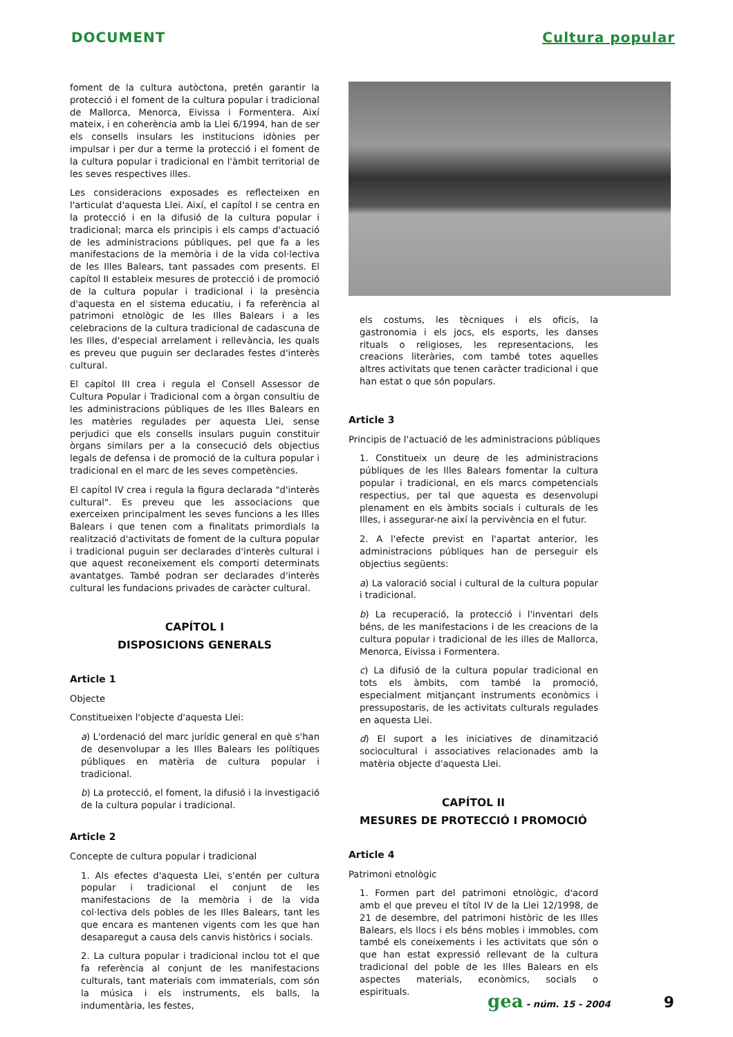DOCUMENT Cultura popular
foment de la cultura autòctona, pretén garantir la protecció i el foment de la cultura popular i tradicional de Mallorca, Menorca, Eivissa i Formentera. Així mateix, i en coherència amb la Llei 6/1994, han de ser els consells insulars les institucions idònies per impulsar i per dur a terme la protecció i el foment de la cultura popular i tradicional en l'àmbit territorial de les seves respectives illes.
Les consideracions exposades es reflecteixen en l'articulat d'aquesta Llei. Així, el capítol I se centra en la protecció i en la difusió de la cultura popular i tradicional; marca els principis i els camps d'actuació de les administracions públiques, pel que fa a les manifestacions de la memòria i de la vida col·lectiva de les Illes Balears, tant passades com presents. El capítol II estableix mesures de protecció i de promoció de la cultura popular i tradicional i la presència d'aquesta en el sistema educatiu, i fa referència al patrimoni etnològic de les Illes Balears i a les celebracions de la cultura tradicional de cadascuna de les Illes, d'especial arrelament i rellevància, les quals es preveu que puguin ser declarades festes d'interès cultural.
El capítol III crea i regula el Consell Assessor de Cultura Popular i Tradicional com a òrgan consultiu de les administracions públiques de les Illes Balears en les matèries regulades per aquesta Llei, sense perjudici que els consells insulars puguin constituir òrgans similars per a la consecució dels objectius legals de defensa i de promoció de la cultura popular i tradicional en el marc de les seves competències.
El capítol IV crea i regula la figura declarada "d'interès cultural". Es preveu que les associacions que exerceixen principalment les seves funcions a les Illes Balears i que tenen com a finalitats primordials la realització d'activitats de foment de la cultura popular i tradicional puguin ser declarades d'interès cultural i que aquest reconeixement els comporti determinats avantatges. També podran ser declarades d'interès cultural les fundacions privades de caràcter cultural.
CAPÍTOL I
DISPOSICIONS GENERALS
Article 1
Objecte
Constitueixen l'objecte d'aquesta Llei:
a) L'ordenació del marc jurídic general en què s'han de desenvolupar a les Illes Balears les polítiques públiques en matèria de cultura popular i tradicional.
b) La protecció, el foment, la difusió i la investigació de la cultura popular i tradicional.
Article 2
Concepte de cultura popular i tradicional
1. Als efectes d'aquesta Llei, s'entén per cultura popular i tradicional el conjunt de les manifestacions de la memòria i de la vida col·lectiva dels pobles de les Illes Balears, tant les que encara es mantenen vigents com les que han desaparegut a causa dels canvis històrics i socials.
2. La cultura popular i tradicional inclou tot el que fa referència al conjunt de les manifestacions culturals, tant materials com immaterials, com són la música i els instruments, els balls, la indumentària, les festes,
els costums, les tècniques i els oficis, la gastronomia i els jocs, els esports, les danses rituals o religioses, les representacions, les creacions literàries, com també totes aquelles altres activitats que tenen caràcter tradicional i que han estat o que són populars.
Article 3
Principis de l'actuació de les administracions públiques
1. Constitueix un deure de les administracions públiques de les Illes Balears fomentar la cultura popular i tradicional, en els marcs competencials respectius, per tal que aquesta es desenvolupi plenament en els àmbits socials i culturals de les Illes, i assegurar-ne així la pervivència en el futur.
2. A l'efecte previst en l'apartat anterior, les administracions públiques han de perseguir els objectius següents:
a) La valoració social i cultural de la cultura popular i tradicional.
b) La recuperació, la protecció i l'inventari dels béns, de les manifestacions i de les creacions de la cultura popular i tradicional de les illes de Mallorca, Menorca, Eivissa i Formentera.
c) La difusió de la cultura popular tradicional en tots els àmbits, com també la promoció, especialment mitjançant instruments econòmics i pressupostaris, de les activitats culturals regulades en aquesta Llei.
d) El suport a les iniciatives de dinamització sociocultural i associatives relacionades amb la matèria objecte d'aquesta Llei.
CAPÍTOL II
MESURES DE PROTECCIÓ I PROMOCIÓ
Article 4
Patrimoni etnològic
1. Formen part del patrimoni etnològic, d'acord amb el que preveu el títol IV de la Llei 12/1998, de 21 de desembre, del patrimoni històric de les Illes Balears, els llocs i els béns mobles i immobles, com també els coneixements i les activitats que són o que han estat expressió rellevant de la cultura tradicional del poble de les Illes Balears en els aspectes materials, econòmics, socials o espirituals.
gea - núm. 15 - 2004 9